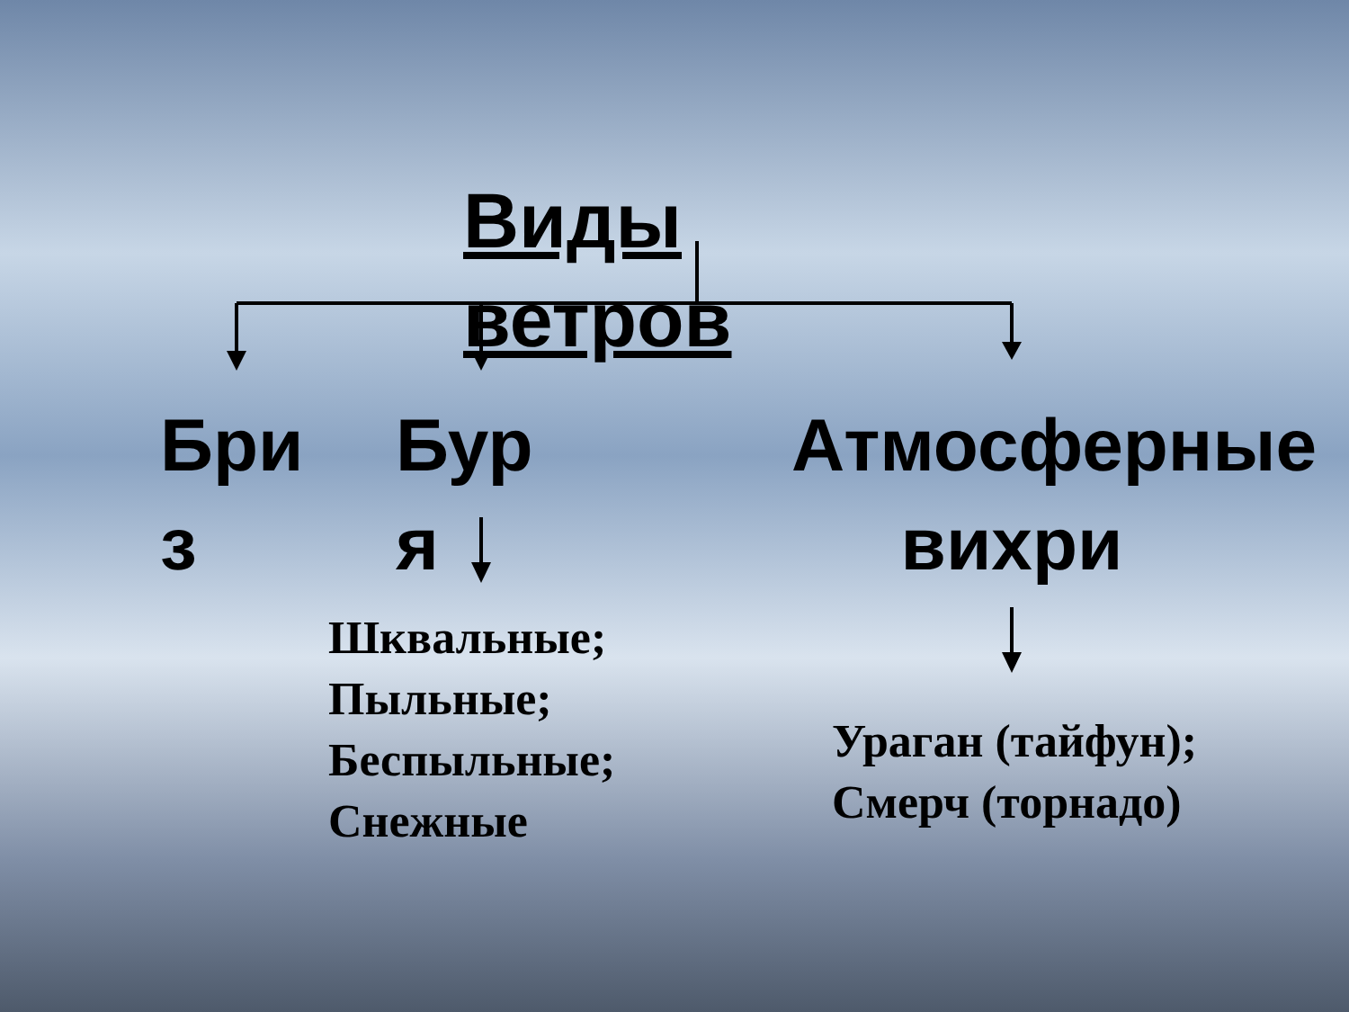Виды ветров
Бри з
Бур я
Атмосферные вихри
Шквальные;
Пыльные;
Беспыльные;
Снежные
Ураган (тайфун);
Смерч (торнадо)